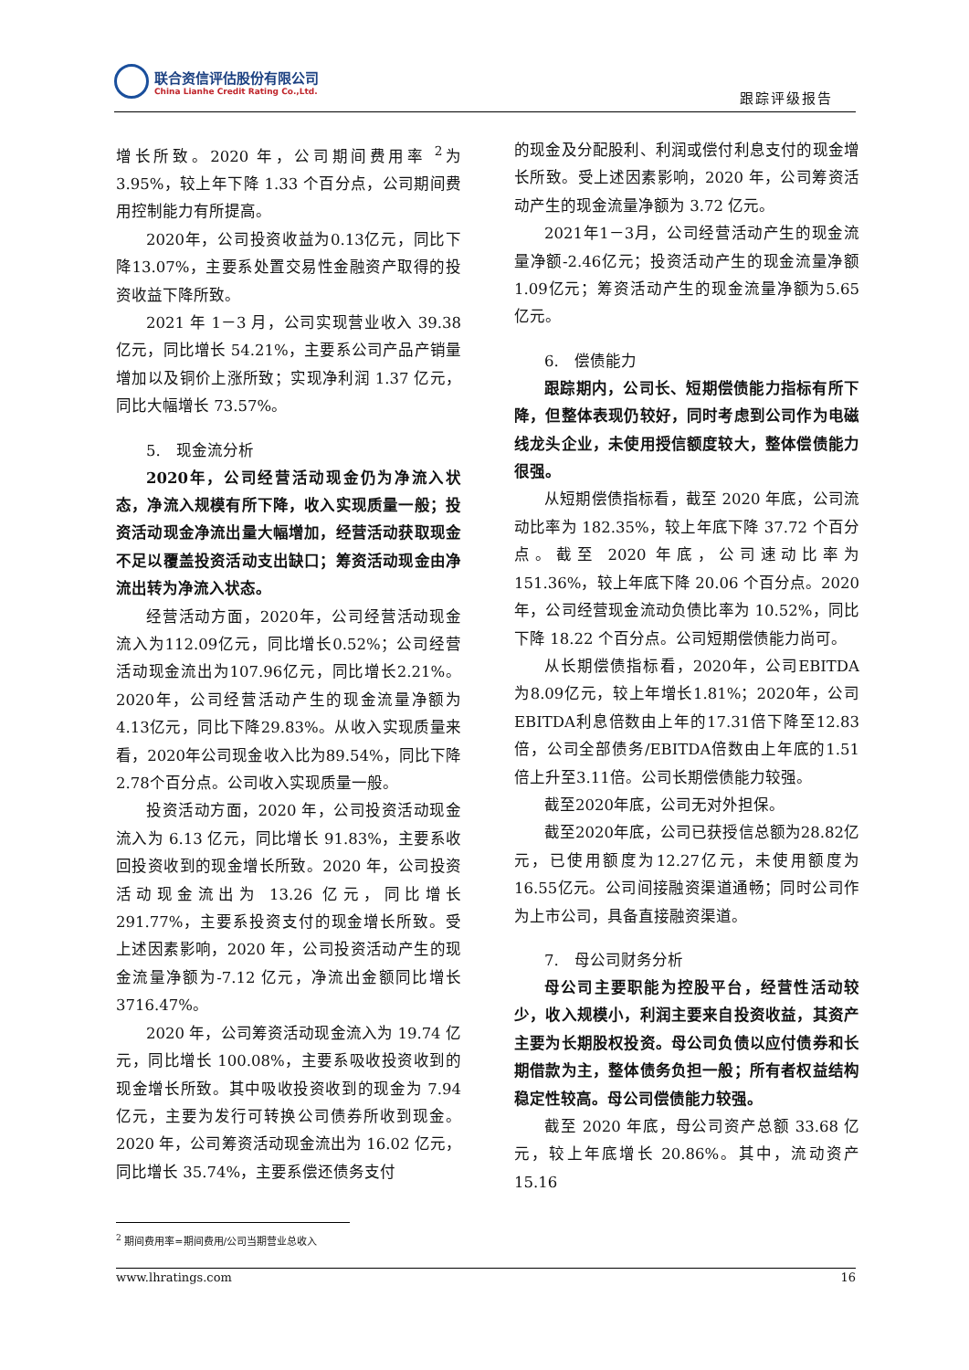联合资信评估股份有限公司
China Lianhe Credit Rating Co.,Ltd.
跟踪评级报告
增长所致。2020 年，公司期间费用率 <sup>2</sup>为 3.95%，较上年下降 1.33 个百分点，公司期间费用控制能力有所提高。
2020年，公司投资收益为0.13亿元，同比下降13.07%，主要系处置交易性金融资产取得的投资收益下降所致。
2021 年 1－3 月，公司实现营业收入 39.38 亿元，同比增长 54.21%，主要系公司产品产销量增加以及铜价上涨所致；实现净利润 1.37 亿元，同比大幅增长 73.57%。
5.　现金流分析
2020年，公司经营活动现金仍为净流入状态，净流入规模有所下降，收入实现质量一般；投资活动现金净流出量大幅增加，经营活动获取现金不足以覆盖投资活动支出缺口；筹资活动现金由净流出转为净流入状态。
经营活动方面，2020年，公司经营活动现金流入为112.09亿元，同比增长0.52%；公司经营活动现金流出为107.96亿元，同比增长2.21%。2020年，公司经营活动产生的现金流量净额为4.13亿元，同比下降29.83%。从收入实现质量来看，2020年公司现金收入比为89.54%，同比下降2.78个百分点。公司收入实现质量一般。
投资活动方面，2020 年，公司投资活动现金流入为 6.13 亿元，同比增长 91.83%，主要系收回投资收到的现金增长所致。2020 年，公司投资活动现金流出为 13.26 亿元，同比增长 291.77%，主要系投资支付的现金增长所致。受上述因素影响，2020 年，公司投资活动产生的现金流量净额为-7.12 亿元，净流出金额同比增长 3716.47%。
2020 年，公司筹资活动现金流入为 19.74 亿元，同比增长 100.08%，主要系吸收投资收到的现金增长所致。其中吸收投资收到的现金为 7.94 亿元，主要为发行可转换公司债券所收到现金。2020 年，公司筹资活动现金流出为 16.02 亿元，同比增长 35.74%，主要系偿还债务支付
的现金及分配股利、利润或偿付利息支付的现金增长所致。受上述因素影响，2020 年，公司筹资活动产生的现金流量净额为 3.72 亿元。
2021年1－3月，公司经营活动产生的现金流量净额-2.46亿元；投资活动产生的现金流量净额1.09亿元；筹资活动产生的现金流量净额为5.65亿元。
6.　偿债能力
跟踪期内，公司长、短期偿债能力指标有所下降，但整体表现仍较好，同时考虑到公司作为电磁线龙头企业，未使用授信额度较大，整体偿债能力很强。
从短期偿债指标看，截至 2020 年底，公司流动比率为 182.35%，较上年底下降 37.72 个百分点。截至 2020 年底，公司速动比率为 151.36%，较上年底下降 20.06 个百分点。2020 年，公司经营现金流动负债比率为 10.52%，同比下降 18.22 个百分点。公司短期偿债能力尚可。
从长期偿债指标看，2020年，公司EBITDA为8.09亿元，较上年增长1.81%；2020年，公司EBITDA利息倍数由上年的17.31倍下降至12.83倍，公司全部债务/EBITDA倍数由上年底的1.51倍上升至3.11倍。公司长期偿债能力较强。
截至2020年底，公司无对外担保。
截至2020年底，公司已获授信总额为28.82亿元，已使用额度为12.27亿元，未使用额度为16.55亿元。公司间接融资渠道通畅；同时公司作为上市公司，具备直接融资渠道。
7.　母公司财务分析
母公司主要职能为控股平台，经营性活动较少，收入规模小，利润主要来自投资收益，其资产主要为长期股权投资。母公司负债以应付债券和长期借款为主，整体债务负担一般；所有者权益结构稳定性较高。母公司偿债能力较强。
截至 2020 年底，母公司资产总额 33.68 亿元，较上年底增长 20.86%。其中，流动资产 15.16
<sup>2</sup> 期间费用率=期间费用/公司当期营业总收入
www.lhratings.com 16